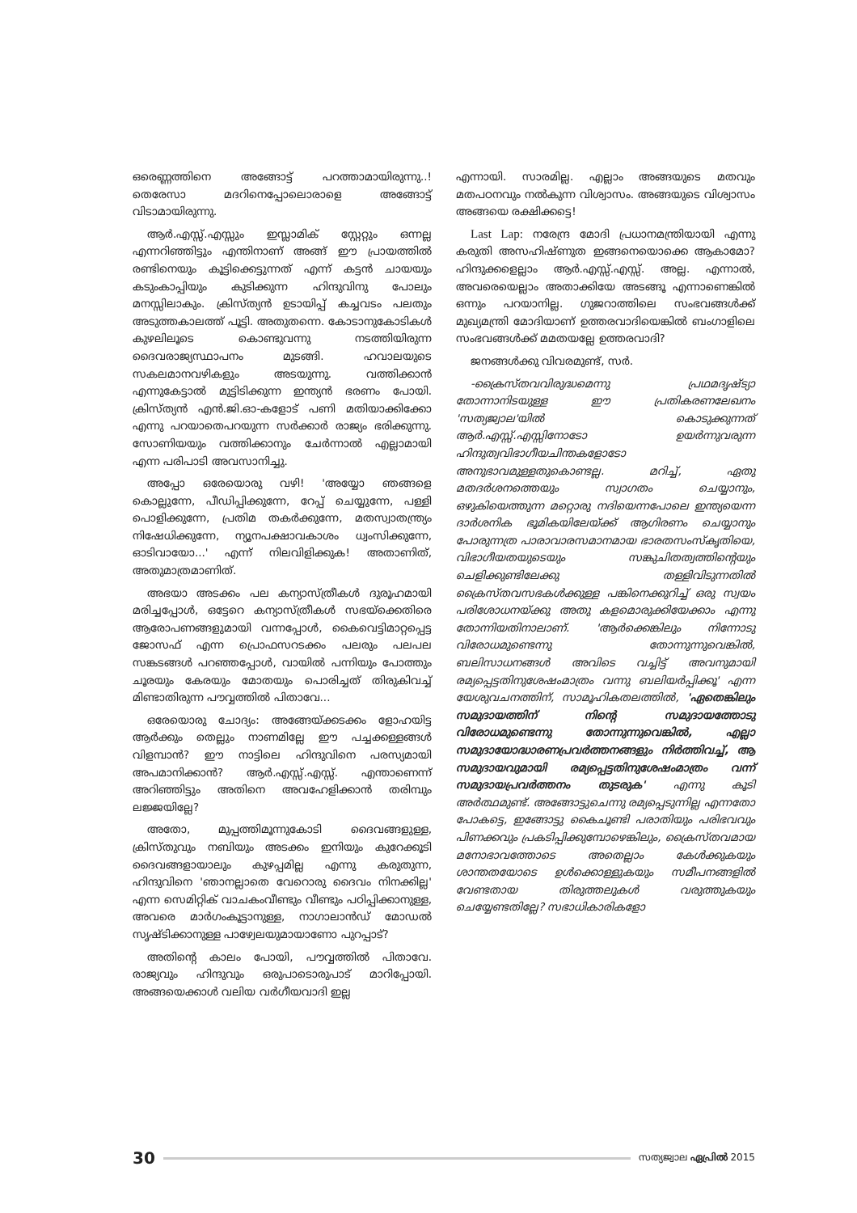ഒരെണ്ണത്തിനെ അങ്ങോട്ട് പറത്താമായിരുന്നു..! തെരേസാ മദറിനെപ്പോലൊരാളെ അങ്ങോട്ട് വിടാമായിരുന്നു.
ആർ.എസ്സ്.എസ്സും ഇസ്ലാമിക് സ്റ്റേറ്റും ഒന്നല്ല എന്നറിഞ്ഞിട്ടും എന്തിനാണ് അങ്ങ് ഈ പ്രായത്തിൽ രണ്ടിനെയും കൂട്ടിക്കെട്ടുന്നത് എന്ന് കട്ടൻ ചായയും കടുംകാപ്പിയും കുടിക്കുന്ന ഹിന്ദുവിനു പോലും മനസ്സിലാകും. ക്രിസ്ത്യൻ ഉടായിപ്പ് കച്ചവടം പലതും അടുത്തകാലത്ത് പൂട്ടി. അതുതന്നെ. കോടാനുകോടികൾ കുഴലിലൂടെ കൊണ്ടുവന്നു നടത്തിയിരുന്ന ദൈവരാജ്യസ്ഥാപനം മുടങ്ങി. ഹവാലയുടെ സകലമാനവഴികളും അടയുന്നു. വത്തിക്കാൻ എന്നുകേട്ടാൽ മുട്ടിടിക്കുന്ന ഇന്ത്യൻ ഭരണം പോയി. ക്രിസ്ത്യൻ എൻ.ജി.ഓ-കളോട് പണി മതിയാക്കിക്കോ എന്നു പറയാതെപറയുന്ന സർക്കാർ രാജ്യം ഭരിക്കുന്നു. സോണിയയും വത്തിക്കാനും ചേർന്നാൽ എല്ലാമായി എന്ന പരിപാടി അവസാനിച്ചു.
അപ്പോ ഒരേയൊരു വഴി! 'അയ്യോ ഞങ്ങളെ കൊല്ലുന്നേ, പീഡിപ്പിക്കുന്നേ, റേപ്പ് ചെയ്യുന്നേ, പള്ളി പൊളിക്കുന്നേ, പ്രതിമ തകർക്കുന്നേ, മതസ്വാതന്ത്ര്യം നിഷേധിക്കുന്നേ, ന്യൂനപക്ഷാവകാശം ധ്വംസിക്കുന്നേ, ഓടിവായോ...' എന്ന് നിലവിളിക്കുക! അതാണിത്, അതുമാത്രമാണിത്.
അഭയാ അടക്കം പല കന്യാസ്ത്രീകൾ ദുരൂഹമായി മരിച്ചപ്പോൾ, ഒട്ടേറെ കന്യാസ്ത്രീകൾ സഭയ്ക്കെതിരെ ആരോപണങ്ങളുമായി വന്നപ്പോൾ, കൈവെട്ടിമാറ്റപ്പെട്ട ജോസഫ് എന്ന പ്രൊഫസറടക്കം പലരും പലപല സങ്കടങ്ങൾ പറഞ്ഞപ്പോൾ, വായിൽ പന്നിയും പോത്തും ചൂരയും കേരയും മോതയും പൊരിച്ചത് തിരുകിവച്ച് മിണ്ടാതിരുന്ന പൗവ്വത്തിൽ പിതാവേ...
ഒരേയൊരു ചോദ്യം: അങ്ങേയ്ക്കടക്കം ളോഹയിട്ട ആർക്കും തെല്ലും നാണമില്ലേ ഈ പച്ചക്കള്ളങ്ങൾ വിളമ്പാൻ? ഈ നാട്ടിലെ ഹിന്ദുവിനെ പരസ്യമായി അപമാനിക്കാൻ? ആർ.എസ്സ്.എസ്സ്. എന്താണെന്ന് അറിഞ്ഞിട്ടും അതിനെ അവഹേളിക്കാൻ തരിമ്പും ലജ്ജയില്ലേ?
അതോ, മുപ്പത്തിമൂന്നുകോടി ദൈവങ്ങളുള്ള, ക്രിസ്തുവും നബിയും അടക്കം ഇനിയും കുറേക്കൂടി ദൈവങ്ങളായാലും കുഴപ്പമില്ല എന്നു കരുതുന്ന, ഹിന്ദുവിനെ 'ഞാനല്ലാതെ വേറൊരു ദൈവം നിനക്കില്ല' എന്ന സെമിറ്റിക് വാചകംവീണ്ടും വീണ്ടും പഠിപ്പിക്കാനുള്ള, അവരെ മാർഗംകൂട്ടാനുള്ള, നാഗാലാൻഡ് മോഡൽ സൃഷ്ടിക്കാനുള്ള പാഴ്വേലയുമായാണോ പുറപ്പാട്?
അതിന്റെ കാലം പോയി, പൗവ്വത്തിൽ പിതാവേ. രാജ്യവും ഹിന്ദുവും ഒരുപാടൊരുപാട് മാറിപ്പോയി. അങ്ങയെക്കാൾ വലിയ വർഗീയവാദി ഇല്ല
എന്നായി. സാരമില്ല. എല്ലാം അങ്ങയുടെ മതവും മതപഠനവും നൽകുന്ന വിശ്വാസം. അങ്ങയുടെ വിശ്വാസം അങ്ങയെ രക്ഷിക്കട്ടെ!
Last Lap: നരേന്ദ്ര മോദി പ്രധാനമന്ത്രിയായി എന്നു കരുതി അസഹിഷ്ണുത ഇങ്ങനെയൊക്കെ ആകാമോ? ഹിന്ദുക്കളെല്ലാം ആർ.എസ്സ്.എസ്സ്. അല്ല. എന്നാൽ, അവരെയെല്ലാം അതാക്കിയേ അടങ്ങൂ എന്നാണെങ്കിൽ ഒന്നും പറയാനില്ല. ഗുജറാത്തിലെ സംഭവങ്ങൾക്ക് മുഖ്യമന്ത്രി മോദിയാണ് ഉത്തരവാദിയെങ്കിൽ ബംഗാളിലെ സംഭവങ്ങൾക്ക് മമതയല്ലേ ഉത്തരവാദി?
ജനങ്ങൾക്കു വിവരമുണ്ട്, സർ.
-ക്രൈസ്തവവിരുദ്ധമെന്നു പ്രഥമദൃഷ്ട്യാ തോന്നാനിടയുള്ള ഈ പ്രതികരണലേഖനം 'സത്യജ്വാല'യിൽ കൊടുക്കുന്നത് ആർ.എസ്സ്.എസ്സിനോടോ ഉയർന്നുവരുന്ന ഹിന്ദുത്വവിഭാഗീയചിന്തകളോടോ അനുഭാവമുള്ളതുകൊണ്ടല്ല. മറിച്ച്, ഏതു മതദർശനത്തെയും സ്വാഗതം ചെയ്യാനും, ഒഴുകിയെത്തുന്ന മറ്റൊരു നദിയെന്നപോലെ ഇന്ത്യയെന്ന ദാർശനിക ഭൂമികയിലേയ്ക്ക് ആഗിരണം ചെയ്യാനും പോരുന്നത്ര പാരാവാരസമാനമായ ഭാരതസംസ്കൃതിയെ, വിഭാഗീയതയുടെയും സങ്കുചിതത്വത്തിന്റെയും ചെളിക്കുണ്ടിലേക്കു തള്ളിവിടുന്നതിൽ ക്രൈസ്തവസഭകൾക്കുള്ള പങ്കിനെക്കുറിച്ച് ഒരു സ്വയം പരിശോധനയ്ക്കു അതു കളമൊരുക്കിയേക്കാം എന്നു തോന്നിയതിനാലാണ്. 'ആർക്കെങ്കിലും നിന്നോടു വിരോധമുണ്ടെന്നു തോന്നുന്നുവെങ്കിൽ, ബലിസാധനങ്ങൾ അവിടെ വച്ചിട്ട് അവനുമായി രമ്യപ്പെട്ടതിനുശേഷംമാത്രം വന്നു ബലിയർപ്പിക്കൂ' എന്ന യേശുവചനത്തിന്, സാമൂഹികതലത്തിൽ, 'ഏതെങ്കിലും സമുദായത്തിന് നിന്റെ സമുദായത്തോടു വിരോധമുണ്ടെന്നു തോന്നുന്നുവെങ്കിൽ, എല്ലാ സമുദായോദ്ധാരണപ്രവർത്തനങ്ങളും നിർത്തിവച്ച്, ആ സമുദായവുമായി രമ്യപ്പെട്ടതിനുശേഷംമാത്രം വന്ന് സമുദായപ്രവർത്തനം തുടരുക' എന്നു കൂടി അർത്ഥമുണ്ട്. അങ്ങോട്ടുചെന്നു രമ്യപ്പെടുന്നില്ല എന്നതോ പോകട്ടെ, ഇങ്ങോട്ടു കൈചൂണ്ടി പരാതിയും പരിഭവവും പിണക്കവും പ്രകടിപ്പിക്കുമ്പോഴെങ്കിലും, ക്രൈസ്തവമായ മനോഭാവത്തോടെ അതെല്ലാം കേൾക്കുകയും ശാന്തതയോടെ ഉൾക്കൊള്ളുകയും സമീപനങ്ങളിൽ വേണ്ടതായ തിരുത്തലുകൾ വരുത്തുകയും ചെയ്യേണ്ടതില്ലേ? സഭാധികാരികളോ
30 സത്യജ്വാല ഏപ്രിൽ 2015